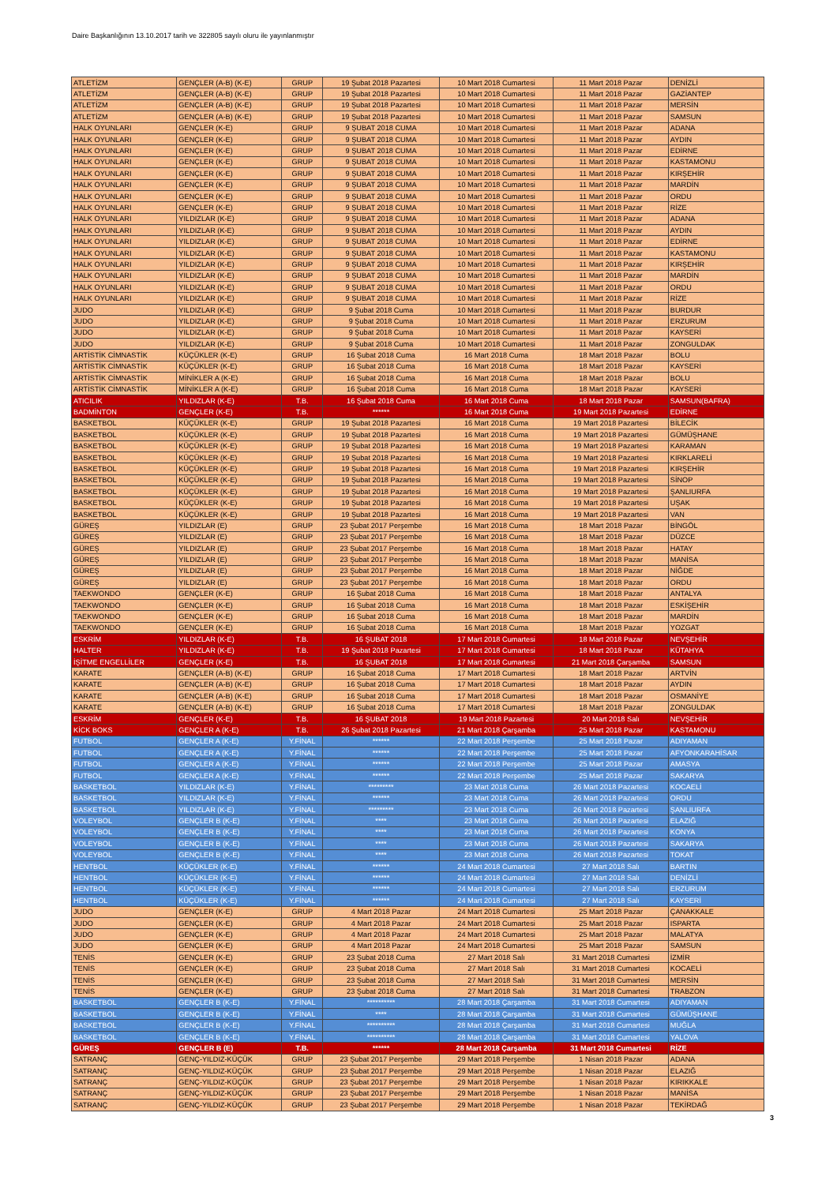Daire Başkanlığının 13.10.2017 tarih ve 322805 sayılı oluru ile yayınlanmıştır
| ATLETİZM | GENÇLER (A-B) (K-E) | GRUP | 19 Şubat 2018 Pazartesi | 10 Mart 2018 Cumartesi | 11 Mart 2018 Pazar | DENİZLİ |
| ATLETİZM | GENÇLER (A-B) (K-E) | GRUP | 19 Şubat 2018 Pazartesi | 10 Mart 2018 Cumartesi | 11 Mart 2018 Pazar | GAZİANTEP |
| ATLETİZM | GENÇLER (A-B) (K-E) | GRUP | 19 Şubat 2018 Pazartesi | 10 Mart 2018 Cumartesi | 11 Mart 2018 Pazar | MERSİN |
| ATLETİZM | GENÇLER (A-B) (K-E) | GRUP | 19 Şubat 2018 Pazartesi | 10 Mart 2018 Cumartesi | 11 Mart 2018 Pazar | SAMSUN |
| HALK OYUNLARI | GENÇLER (K-E) | GRUP | 9 ŞUBAT 2018 CUMA | 10 Mart 2018 Cumartesi | 11 Mart 2018 Pazar | ADANA |
| HALK OYUNLARI | GENÇLER (K-E) | GRUP | 9 ŞUBAT 2018 CUMA | 10 Mart 2018 Cumartesi | 11 Mart 2018 Pazar | AYDIN |
| HALK OYUNLARI | GENÇLER (K-E) | GRUP | 9 ŞUBAT 2018 CUMA | 10 Mart 2018 Cumartesi | 11 Mart 2018 Pazar | EDİRNE |
| HALK OYUNLARI | GENÇLER (K-E) | GRUP | 9 ŞUBAT 2018 CUMA | 10 Mart 2018 Cumartesi | 11 Mart 2018 Pazar | KASTAMONU |
| HALK OYUNLARI | GENÇLER (K-E) | GRUP | 9 ŞUBAT 2018 CUMA | 10 Mart 2018 Cumartesi | 11 Mart 2018 Pazar | KIRŞEHİR |
| HALK OYUNLARI | GENÇLER (K-E) | GRUP | 9 ŞUBAT 2018 CUMA | 10 Mart 2018 Cumartesi | 11 Mart 2018 Pazar | MARDİN |
| HALK OYUNLARI | GENÇLER (K-E) | GRUP | 9 ŞUBAT 2018 CUMA | 10 Mart 2018 Cumartesi | 11 Mart 2018 Pazar | ORDU |
| HALK OYUNLARI | GENÇLER (K-E) | GRUP | 9 ŞUBAT 2018 CUMA | 10 Mart 2018 Cumartesi | 11 Mart 2018 Pazar | RİZE |
| HALK OYUNLARI | YILDIZLAR (K-E) | GRUP | 9 ŞUBAT 2018 CUMA | 10 Mart 2018 Cumartesi | 11 Mart 2018 Pazar | ADANA |
| HALK OYUNLARI | YILDIZLAR (K-E) | GRUP | 9 ŞUBAT 2018 CUMA | 10 Mart 2018 Cumartesi | 11 Mart 2018 Pazar | AYDIN |
| HALK OYUNLARI | YILDIZLAR (K-E) | GRUP | 9 ŞUBAT 2018 CUMA | 10 Mart 2018 Cumartesi | 11 Mart 2018 Pazar | EDİRNE |
| HALK OYUNLARI | YILDIZLAR (K-E) | GRUP | 9 ŞUBAT 2018 CUMA | 10 Mart 2018 Cumartesi | 11 Mart 2018 Pazar | KASTAMONU |
| HALK OYUNLARI | YILDIZLAR (K-E) | GRUP | 9 ŞUBAT 2018 CUMA | 10 Mart 2018 Cumartesi | 11 Mart 2018 Pazar | KIRŞEHİR |
| HALK OYUNLARI | YILDIZLAR (K-E) | GRUP | 9 ŞUBAT 2018 CUMA | 10 Mart 2018 Cumartesi | 11 Mart 2018 Pazar | MARDİN |
| HALK OYUNLARI | YILDIZLAR (K-E) | GRUP | 9 ŞUBAT 2018 CUMA | 10 Mart 2018 Cumartesi | 11 Mart 2018 Pazar | ORDU |
| HALK OYUNLARI | YILDIZLAR (K-E) | GRUP | 9 ŞUBAT 2018 CUMA | 10 Mart 2018 Cumartesi | 11 Mart 2018 Pazar | RİZE |
| JUDO | YILDIZLAR (K-E) | GRUP | 9 Şubat 2018 Cuma | 10 Mart 2018 Cumartesi | 11 Mart 2018 Pazar | BURDUR |
| JUDO | YILDIZLAR (K-E) | GRUP | 9 Şubat 2018 Cuma | 10 Mart 2018 Cumartesi | 11 Mart 2018 Pazar | ERZURUM |
| JUDO | YILDIZLAR (K-E) | GRUP | 9 Şubat 2018 Cuma | 10 Mart 2018 Cumartesi | 11 Mart 2018 Pazar | KAYSERİ |
| JUDO | YILDIZLAR (K-E) | GRUP | 9 Şubat 2018 Cuma | 10 Mart 2018 Cumartesi | 11 Mart 2018 Pazar | ZONGULDAK |
| ARTİSTİK CİMNASTİK | KÜÇÜKLER (K-E) | GRUP | 16 Şubat 2018 Cuma | 16 Mart 2018 Cuma | 18 Mart 2018 Pazar | BOLU |
| ARTİSTİK CİMNASTİK | KÜÇÜKLER (K-E) | GRUP | 16 Şubat 2018 Cuma | 16 Mart 2018 Cuma | 18 Mart 2018 Pazar | KAYSERİ |
| ARTİSTİK CİMNASTİK | MİNİKLER A (K-E) | GRUP | 16 Şubat 2018 Cuma | 16 Mart 2018 Cuma | 18 Mart 2018 Pazar | BOLU |
| ARTİSTİK CİMNASTİK | MİNİKLER A (K-E) | GRUP | 16 Şubat 2018 Cuma | 16 Mart 2018 Cuma | 18 Mart 2018 Pazar | KAYSERİ |
| ATICILIK | YILDIZLAR (K-E) | T.B. | 16 Şubat 2018 Cuma | 16 Mart 2018 Cuma | 18 Mart 2018 Pazar | SAMSUN(BAFRA) |
| BADMİNTON | GENÇLER (K-E) | T.B. | ****** | 16 Mart 2018 Cuma | 19 Mart 2018 Pazartesi | EDİRNE |
| BASKETBOL | KÜÇÜKLER (K-E) | GRUP | 19 Şubat 2018 Pazartesi | 16 Mart 2018 Cuma | 19 Mart 2018 Pazartesi | BİLECİK |
| BASKETBOL | KÜÇÜKLER (K-E) | GRUP | 19 Şubat 2018 Pazartesi | 16 Mart 2018 Cuma | 19 Mart 2018 Pazartesi | GÜMÜŞHANE |
| BASKETBOL | KÜÇÜKLER (K-E) | GRUP | 19 Şubat 2018 Pazartesi | 16 Mart 2018 Cuma | 19 Mart 2018 Pazartesi | KARAMAN |
| BASKETBOL | KÜÇÜKLER (K-E) | GRUP | 19 Şubat 2018 Pazartesi | 16 Mart 2018 Cuma | 19 Mart 2018 Pazartesi | KIRKLARELİ |
| BASKETBOL | KÜÇÜKLER (K-E) | GRUP | 19 Şubat 2018 Pazartesi | 16 Mart 2018 Cuma | 19 Mart 2018 Pazartesi | KIRŞEHİR |
| BASKETBOL | KÜÇÜKLER (K-E) | GRUP | 19 Şubat 2018 Pazartesi | 16 Mart 2018 Cuma | 19 Mart 2018 Pazartesi | SİNOP |
| BASKETBOL | KÜÇÜKLER (K-E) | GRUP | 19 Şubat 2018 Pazartesi | 16 Mart 2018 Cuma | 19 Mart 2018 Pazartesi | ŞANLIURFA |
| BASKETBOL | KÜÇÜKLER (K-E) | GRUP | 19 Şubat 2018 Pazartesi | 16 Mart 2018 Cuma | 19 Mart 2018 Pazartesi | UŞAK |
| BASKETBOL | KÜÇÜKLER (K-E) | GRUP | 19 Şubat 2018 Pazartesi | 16 Mart 2018 Cuma | 19 Mart 2018 Pazartesi | VAN |
| GÜREŞ | YILDIZLAR (E) | GRUP | 23 Şubat 2017 Perşembe | 16 Mart 2018 Cuma | 18 Mart 2018 Pazar | BİNGÖL |
| GÜREŞ | YILDIZLAR (E) | GRUP | 23 Şubat 2017 Perşembe | 16 Mart 2018 Cuma | 18 Mart 2018 Pazar | DÜZCE |
| GÜREŞ | YILDIZLAR (E) | GRUP | 23 Şubat 2017 Perşembe | 16 Mart 2018 Cuma | 18 Mart 2018 Pazar | HATAY |
| GÜREŞ | YILDIZLAR (E) | GRUP | 23 Şubat 2017 Perşembe | 16 Mart 2018 Cuma | 18 Mart 2018 Pazar | MANİSA |
| GÜREŞ | YILDIZLAR (E) | GRUP | 23 Şubat 2017 Perşembe | 16 Mart 2018 Cuma | 18 Mart 2018 Pazar | NİĞDE |
| GÜREŞ | YILDIZLAR (E) | GRUP | 23 Şubat 2017 Perşembe | 16 Mart 2018 Cuma | 18 Mart 2018 Pazar | ORDU |
| TAEKWONDO | GENÇLER (K-E) | GRUP | 16 Şubat 2018 Cuma | 16 Mart 2018 Cuma | 18 Mart 2018 Pazar | ANTALYA |
| TAEKWONDO | GENÇLER (K-E) | GRUP | 16 Şubat 2018 Cuma | 16 Mart 2018 Cuma | 18 Mart 2018 Pazar | ESKİŞEHİR |
| TAEKWONDO | GENÇLER (K-E) | GRUP | 16 Şubat 2018 Cuma | 16 Mart 2018 Cuma | 18 Mart 2018 Pazar | MARDİN |
| TAEKWONDO | GENÇLER (K-E) | GRUP | 16 Şubat 2018 Cuma | 16 Mart 2018 Cuma | 18 Mart 2018 Pazar | YOZGAT |
| ESKRİM | YILDIZLAR (K-E) | T.B. | 16 ŞUBAT 2018 | 17 Mart 2018 Cumartesi | 18 Mart 2018 Pazar | NEVŞEHİR |
| HALTER | YILDIZLAR (K-E) | T.B. | 19 Şubat 2018 Pazartesi | 17 Mart 2018 Cumartesi | 18 Mart 2018 Pazar | KÜTAHYA |
| İŞİTME ENGELLİLER | GENÇLER (K-E) | T.B. | 16 ŞUBAT 2018 | 17 Mart 2018 Cumartesi | 21 Mart 2018 Çarşamba | SAMSUN |
| KARATE | GENÇLER (A-B) (K-E) | GRUP | 16 Şubat 2018 Cuma | 17 Mart 2018 Cumartesi | 18 Mart 2018 Pazar | ARTVİN |
| KARATE | GENÇLER (A-B) (K-E) | GRUP | 16 Şubat 2018 Cuma | 17 Mart 2018 Cumartesi | 18 Mart 2018 Pazar | AYDIN |
| KARATE | GENÇLER (A-B) (K-E) | GRUP | 16 Şubat 2018 Cuma | 17 Mart 2018 Cumartesi | 18 Mart 2018 Pazar | OSMANİYE |
| KARATE | GENÇLER (A-B) (K-E) | GRUP | 16 Şubat 2018 Cuma | 17 Mart 2018 Cumartesi | 18 Mart 2018 Pazar | ZONGULDAK |
| ESKRİM | GENÇLER (K-E) | T.B. | 16 ŞUBAT 2018 | 19 Mart 2018 Pazartesi | 20 Mart 2018 Salı | NEVŞEHİR |
| KİCK BOKS | GENÇLER A (K-E) | T.B. | 26 Şubat 2018 Pazartesi | 21 Mart 2018 Çarşamba | 25 Mart 2018 Pazar | KASTAMONU |
| FUTBOL | GENÇLER A (K-E) | Y.FİNAL | ****** | 22 Mart 2018 Perşembe | 25 Mart 2018 Pazar | ADIYAMAN |
| FUTBOL | GENÇLER A (K-E) | Y.FİNAL | ****** | 22 Mart 2018 Perşembe | 25 Mart 2018 Pazar | AFYONKARAHİSAR |
| FUTBOL | GENÇLER A (K-E) | Y.FİNAL | ****** | 22 Mart 2018 Perşembe | 25 Mart 2018 Pazar | AMASYA |
| FUTBOL | GENÇLER A (K-E) | Y.FİNAL | ****** | 22 Mart 2018 Perşembe | 25 Mart 2018 Pazar | SAKARYA |
| BASKETBOL | YILDIZLAR (K-E) | Y.FİNAL | ********* | 23 Mart 2018 Cuma | 26 Mart 2018 Pazartesi | KOCAELİ |
| BASKETBOL | YILDIZLAR (K-E) | Y.FİNAL | ****** | 23 Mart 2018 Cuma | 26 Mart 2018 Pazartesi | ORDU |
| BASKETBOL | YILDIZLAR (K-E) | Y.FİNAL | ********* | 23 Mart 2018 Cuma | 26 Mart 2018 Pazartesi | ŞANLIURFA |
| VOLEYBOL | GENÇLER B (K-E) | Y.FİNAL | **** | 23 Mart 2018 Cuma | 26 Mart 2018 Pazartesi | ELAZIĞ |
| VOLEYBOL | GENÇLER B (K-E) | Y.FİNAL | **** | 23 Mart 2018 Cuma | 26 Mart 2018 Pazartesi | KONYA |
| VOLEYBOL | GENÇLER B (K-E) | Y.FİNAL | **** | 23 Mart 2018 Cuma | 26 Mart 2018 Pazartesi | SAKARYA |
| VOLEYBOL | GENÇLER B (K-E) | Y.FİNAL | **** | 23 Mart 2018 Cuma | 26 Mart 2018 Pazartesi | TOKAT |
| HENTBOL | KÜÇÜKLER (K-E) | Y.FİNAL | ****** | 24 Mart 2018 Cumartesi | 27 Mart 2018 Salı | BARTIN |
| HENTBOL | KÜÇÜKLER (K-E) | Y.FİNAL | ****** | 24 Mart 2018 Cumartesi | 27 Mart 2018 Salı | DENİZLİ |
| HENTBOL | KÜÇÜKLER (K-E) | Y.FİNAL | ****** | 24 Mart 2018 Cumartesi | 27 Mart 2018 Salı | ERZURUM |
| HENTBOL | KÜÇÜKLER (K-E) | Y.FİNAL | ****** | 24 Mart 2018 Cumartesi | 27 Mart 2018 Salı | KAYSERİ |
| JUDO | GENÇLER (K-E) | GRUP | 4 Mart 2018 Pazar | 24 Mart 2018 Cumartesi | 25 Mart 2018 Pazar | ÇANAKKALE |
| JUDO | GENÇLER (K-E) | GRUP | 4 Mart 2018 Pazar | 24 Mart 2018 Cumartesi | 25 Mart 2018 Pazar | ISPARTA |
| JUDO | GENÇLER (K-E) | GRUP | 4 Mart 2018 Pazar | 24 Mart 2018 Cumartesi | 25 Mart 2018 Pazar | MALATYA |
| JUDO | GENÇLER (K-E) | GRUP | 4 Mart 2018 Pazar | 24 Mart 2018 Cumartesi | 25 Mart 2018 Pazar | SAMSUN |
| TENİS | GENÇLER (K-E) | GRUP | 23 Şubat 2018 Cuma | 27 Mart 2018 Salı | 31 Mart 2018 Cumartesi | İZMİR |
| TENİS | GENÇLER (K-E) | GRUP | 23 Şubat 2018 Cuma | 27 Mart 2018 Salı | 31 Mart 2018 Cumartesi | KOCAELİ |
| TENİS | GENÇLER (K-E) | GRUP | 23 Şubat 2018 Cuma | 27 Mart 2018 Salı | 31 Mart 2018 Cumartesi | MERSİN |
| TENİS | GENÇLER (K-E) | GRUP | 23 Şubat 2018 Cuma | 27 Mart 2018 Salı | 31 Mart 2018 Cumartesi | TRABZON |
| BASKETBOL | GENÇLER B (K-E) | Y.FİNAL | ********** | 28 Mart 2018 Çarşamba | 31 Mart 2018 Cumartesi | ADIYAMAN |
| BASKETBOL | GENÇLER B (K-E) | Y.FİNAL | **** | 28 Mart 2018 Çarşamba | 31 Mart 2018 Cumartesi | GÜMÜŞHANE |
| BASKETBOL | GENÇLER B (K-E) | Y.FİNAL | ********** | 28 Mart 2018 Çarşamba | 31 Mart 2018 Cumartesi | MUĞLA |
| BASKETBOL | GENÇLER B (K-E) | Y.FİNAL | ********** | 28 Mart 2018 Çarşamba | 31 Mart 2018 Cumartesi | YALOVA |
| GÜREŞ | GENÇLER B (E) | T.B. | ****** | 28 Mart 2018 Çarşamba | 31 Mart 2018 Cumartesi | RİZE |
| SATRANÇ | GENÇ-YILDIZ-KÜÇÜK | GRUP | 23 Şubat 2017 Perşembe | 29 Mart 2018 Perşembe | 1 Nisan 2018 Pazar | ADANA |
| SATRANÇ | GENÇ-YILDIZ-KÜÇÜK | GRUP | 23 Şubat 2017 Perşembe | 29 Mart 2018 Perşembe | 1 Nisan 2018 Pazar | ELAZIĞ |
| SATRANÇ | GENÇ-YILDIZ-KÜÇÜK | GRUP | 23 Şubat 2017 Perşembe | 29 Mart 2018 Perşembe | 1 Nisan 2018 Pazar | KIRIKKALE |
| SATRANÇ | GENÇ-YILDIZ-KÜÇÜK | GRUP | 23 Şubat 2017 Perşembe | 29 Mart 2018 Perşembe | 1 Nisan 2018 Pazar | MANİSA |
| SATRANÇ | GENÇ-YILDIZ-KÜÇÜK | GRUP | 23 Şubat 2017 Perşembe | 29 Mart 2018 Perşembe | 1 Nisan 2018 Pazar | TEKİRDAĞ |
3